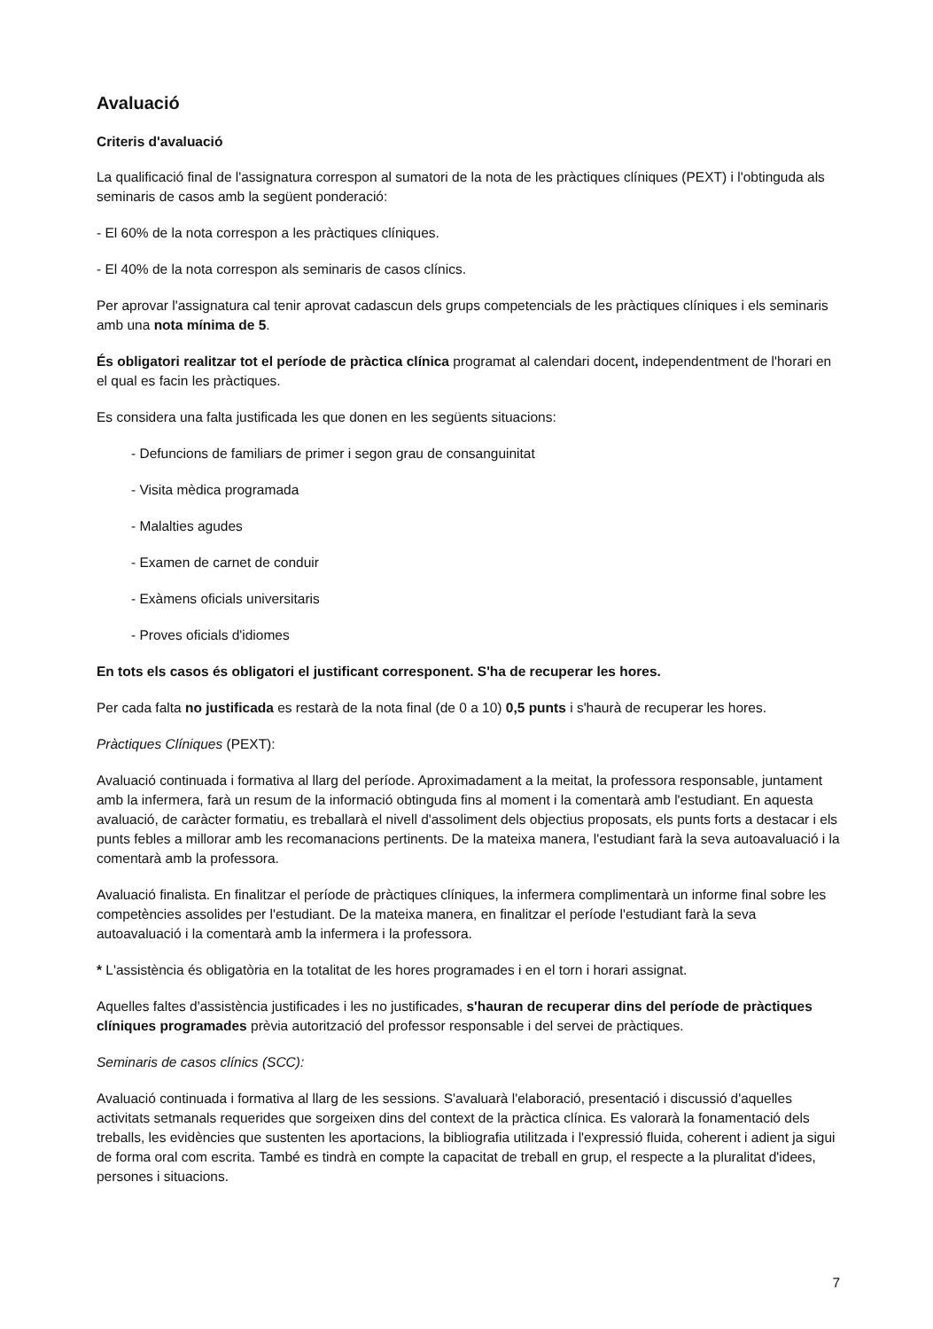Avaluació
Criteris d'avaluació
La qualificació final de l'assignatura correspon al sumatori de la nota de les pràctiques clíniques (PEXT) i l'obtinguda als seminaris de casos amb la següent ponderació:
- El 60% de la nota correspon a les pràctiques clíniques.
- El 40% de la nota correspon als seminaris de casos clínics.
Per aprovar l'assignatura cal tenir aprovat cadascun dels grups competencials de les pràctiques clíniques i els seminaris amb una nota mínima de 5.
És obligatori realitzar tot el període de pràctica clínica programat al calendari docent, independentment de l'horari en el qual es facin les pràctiques.
Es considera una falta justificada les que donen en les següents situacions:
- Defuncions de familiars de primer i segon grau de consanguinitat
- Visita mèdica programada
- Malalties agudes
- Examen de carnet de conduir
- Exàmens oficials universitaris
- Proves oficials d'idiomes
En tots els casos és obligatori el justificant corresponent. S'ha de recuperar les hores.
Per cada falta no justificada es restarà de la nota final (de 0 a 10) 0,5 punts i s'haurà de recuperar les hores.
Pràctiques Clíniques (PEXT):
Avaluació continuada i formativa al llarg del període. Aproximadament a la meitat, la professora responsable, juntament amb la infermera, farà un resum de la informació obtinguda fins al moment i la comentarà amb l'estudiant. En aquesta avaluació, de caràcter formatiu, es treballarà el nivell d'assoliment dels objectius proposats, els punts forts a destacar i els punts febles a millorar amb les recomanacions pertinents. De la mateixa manera, l'estudiant farà la seva autoavaluació i la comentarà amb la professora.
Avaluació finalista. En finalitzar el període de pràctiques clíniques, la infermera complimentarà un informe final sobre les competències assolides per l'estudiant. De la mateixa manera, en finalitzar el període l'estudiant farà la seva autoavaluació i la comentarà amb la infermera i la professora.
* L'assistència és obligatòria en la totalitat de les hores programades i en el torn i horari assignat.
Aquelles faltes d'assistència justificades i les no justificades, s'hauran de recuperar dins del període de pràctiques clíniques programades prèvia autorització del professor responsable i del servei de pràctiques.
Seminaris de casos clínics (SCC):
Avaluació continuada i formativa al llarg de les sessions. S'avaluarà l'elaboració, presentació i discussió d'aquelles activitats setmanals requerides que sorgeixen dins del context de la pràctica clínica. Es valorarà la fonamentació dels treballs, les evidències que sustenten les aportacions, la bibliografia utilitzada i l'expressió fluida, coherent i adient ja sigui de forma oral com escrita. També es tindrà en compte la capacitat de treball en grup, el respecte a la pluralitat d'idees, persones i situacions.
7